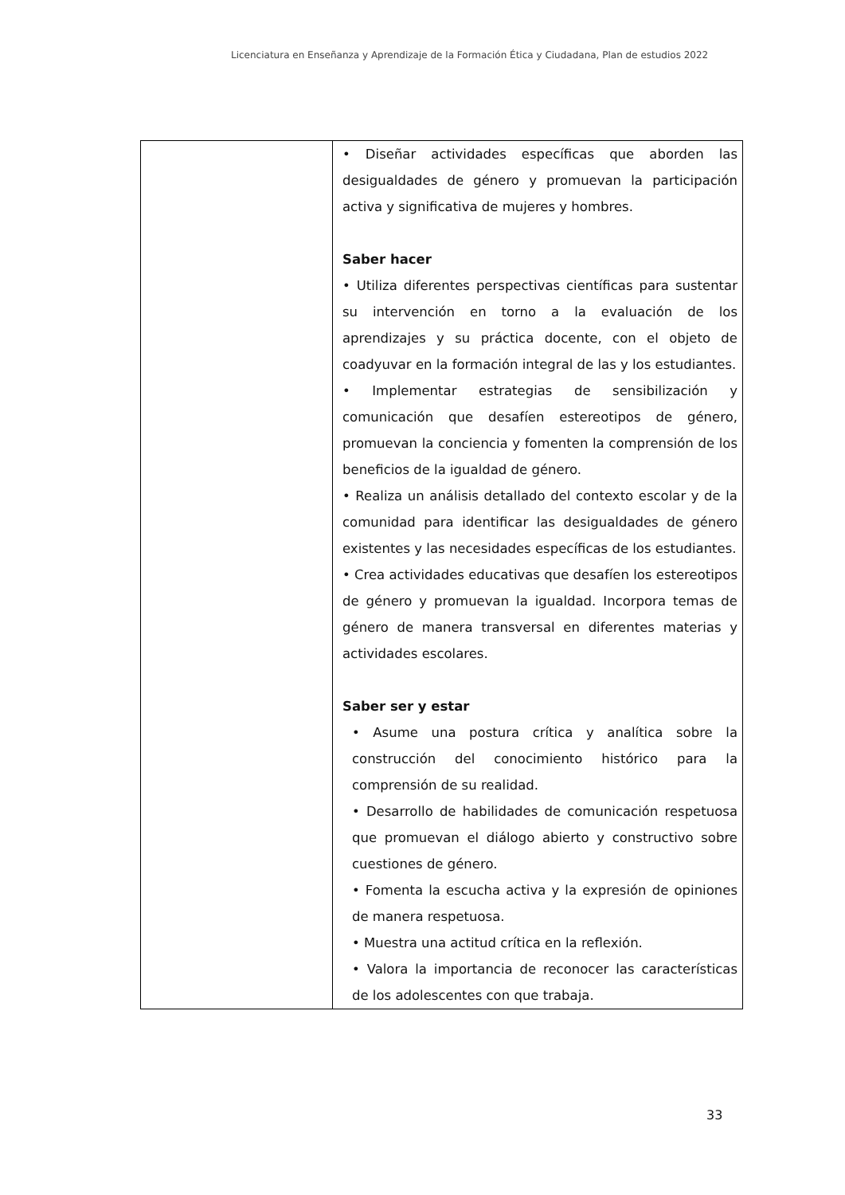Licenciatura en Enseñanza y Aprendizaje de la Formación Ética y Ciudadana, Plan de estudios 2022
| | • Diseñar actividades específicas que aborden las desigualdades de género y promuevan la participación activa y significativa de mujeres y hombres. Saber hacer • Utiliza diferentes perspectivas científicas para sustentar su intervención en torno a la evaluación de los aprendizajes y su práctica docente, con el objeto de coadyuvar en la formación integral de las y los estudiantes. • Implementar estrategias de sensibilización y comunicación que desafíen estereotipos de género, promuevan la conciencia y fomenten la comprensión de los beneficios de la igualdad de género. • Realiza un análisis detallado del contexto escolar y de la comunidad para identificar las desigualdades de género existentes y las necesidades específicas de los estudiantes. • Crea actividades educativas que desafíen los estereotipos de género y promuevan la igualdad. Incorpora temas de género de manera transversal en diferentes materias y actividades escolares. Saber ser y estar • Asume una postura crítica y analítica sobre la construcción del conocimiento histórico para la comprensión de su realidad. • Desarrollo de habilidades de comunicación respetuosa que promuevan el diálogo abierto y constructivo sobre cuestiones de género. • Fomenta la escucha activa y la expresión de opiniones de manera respetuosa. • Muestra una actitud crítica en la reflexión. • Valora la importancia de reconocer las características de los adolescentes con que trabaja. |
33